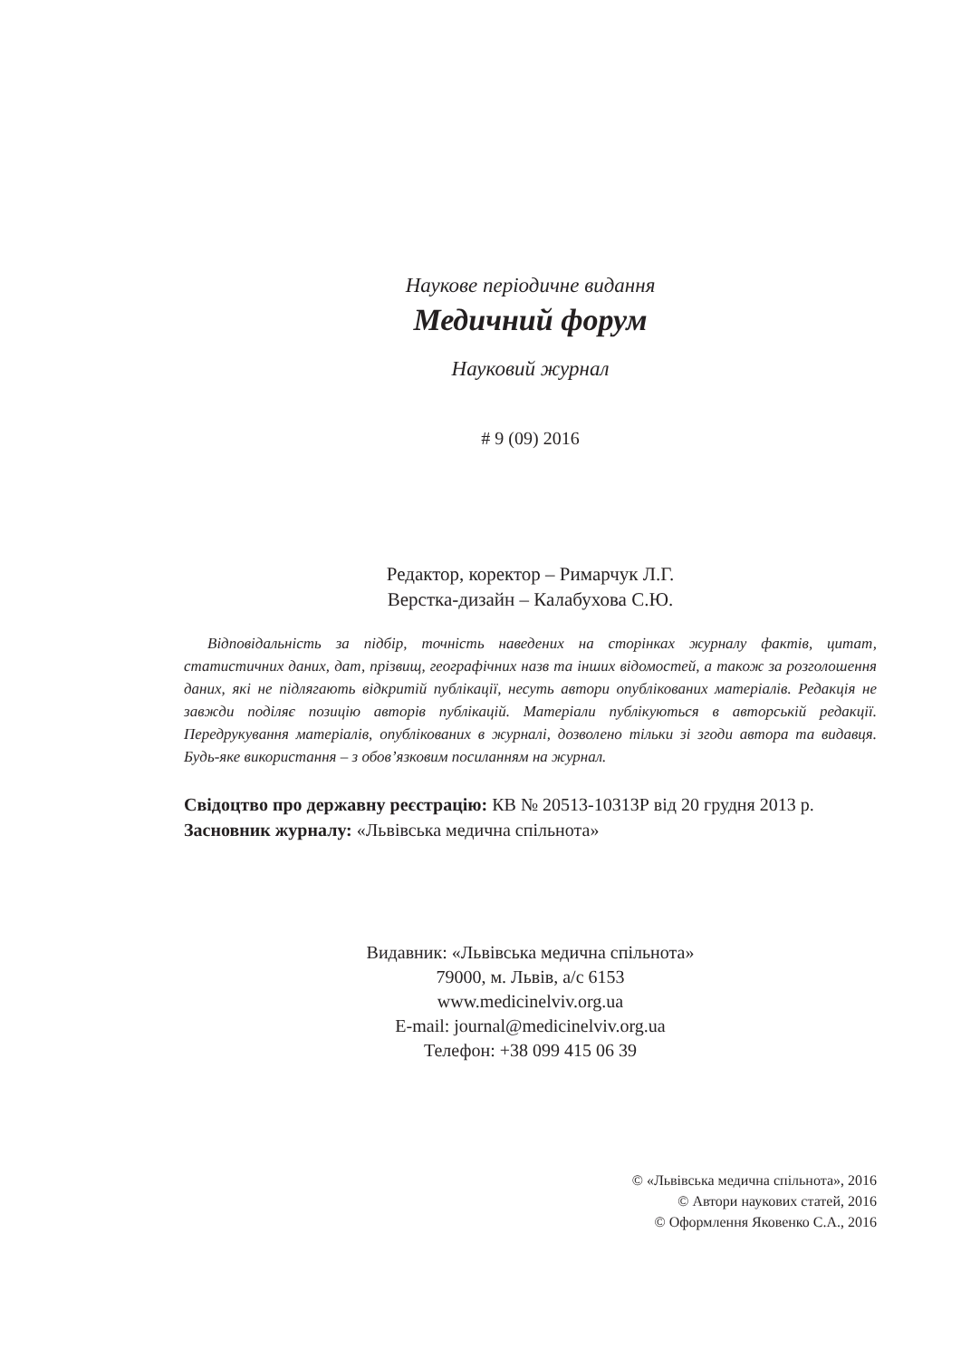Наукове періодичне видання
Медичний форум
Науковий журнал
# 9 (09) 2016
Редактор, коректор – Римарчук Л.Г.
Верстка-дизайн – Калабухова С.Ю.
Відповідальність за підбір, точність наведених на сторінках журналу фактів, цитат, статистичних даних, дат, прізвищ, географічних назв та інших відомостей, а також за розголошення даних, які не підлягають відкритій публікації, несуть автори опублікованих матеріалів. Редакція не завжди поділяє позицію авторів публікацій. Матеріали публікуються в авторській редакції. Передрукування матеріалів, опублікованих в журналі, дозволено тільки зі згоди автора та видавця. Будь-яке використання – з обов’язковим посиланням на журнал.
Свідоцтво про державну реєстрацію: КВ № 20513-10313Р від 20 грудня 2013 р.
Засновник журналу: «Львівська медична спільнота»
Видавник: «Львівська медична спільнота»
79000, м. Львів, а/с 6153
www.medicinelviv.org.ua
E-mail: journal@medicinelviv.org.ua
Телефон: +38 099 415 06 39
© «Львівська медична спільнота», 2016
© Автори наукових статей, 2016
© Оформлення Яковенко С.А., 2016